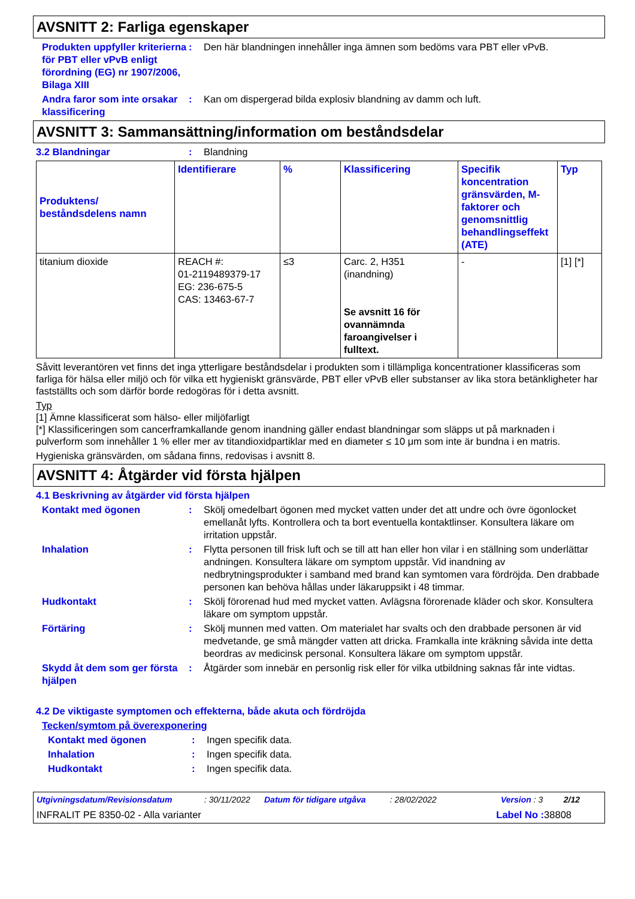AVSNITT 2: Farliga egenskaper
Produkten uppfyller kriterierna för PBT eller vPvB enligt förordning (EG) nr 1907/2006, Bilaga XIII
: Den här blandningen innehåller inga ämnen som bedöms vara PBT eller vPvB.
Andra faror som inte orsakar klassificering
: Kan om dispergerad bilda explosiv blandning av damm och luft.
AVSNITT 3: Sammansättning/information om beståndsdelar
3.2 Blandningar : Blandning
| Produktens/ beståndsdelens namn | Identifierare | % | Klassificering | Specifik koncentration gränsvärden, M-faktorer och genomsnittlig behandlingseffekt (ATE) | Typ |
| --- | --- | --- | --- | --- | --- |
| titanium dioxide | REACH #: 01-2119489379-17 EG: 236-675-5 CAS: 13463-67-7 | ≤3 | Carc. 2, H351 (inandning) Se avsnitt 16 för ovannämnda faroangivelser i fulltext. | - | [1] [*] |
Såvitt leverantören vet finns det inga ytterligare beståndsdelar i produkten som i tillämpliga koncentrationer klassificeras som farliga för hälsa eller miljö och för vilka ett hygieniskt gränsvärde, PBT eller vPvB eller substanser av lika stora betänkligheter har fastställts och som därför borde redogöras för i detta avsnitt.
Typ
[1] Ämne klassificerat som hälso- eller miljöfarligt
[*] Klassificeringen som cancerframkallande genom inandning gäller endast blandningar som släpps ut på marknaden i pulverform som innehåller 1 % eller mer av titandioxidpartiklar med en diameter ≤ 10 μm som inte är bundna i en matris.
Hygieniska gränsvärden, om sådana finns, redovisas i avsnitt 8.
AVSNITT 4: Åtgärder vid första hjälpen
4.1 Beskrivning av åtgärder vid första hjälpen
Kontakt med ögonen : Skölj omedelbart ögonen med mycket vatten under det att undre och övre ögonlocket emellanåt lyfts. Kontrollera och ta bort eventuella kontaktlinser. Konsultera läkare om irritation uppstår.
Inhalation : Flytta personen till frisk luft och se till att han eller hon vilar i en ställning som underlättar andningen. Konsultera läkare om symptom uppstår. Vid inandning av nedbrytningsprodukter i samband med brand kan symtomen vara fördröjda. Den drabbade personen kan behöva hållas under läkaruppsikt i 48 timmar.
Hudkontakt : Skölj förorenad hud med mycket vatten. Avlägsna förorenade kläder och skor. Konsultera läkare om symptom uppstår.
Förtäring : Skölj munnen med vatten. Om materialet har svalts och den drabbade personen är vid medvetande, ge små mängder vatten att dricka. Framkalla inte kräkning såvida inte detta beordras av medicinsk personal. Konsultera läkare om symptom uppstår.
Skydd åt dem som ger första hjälpen
: Åtgärder som innebär en personlig risk eller för vilka utbildning saknas får inte vidtas.
4.2 De viktigaste symptomen och effekterna, både akuta och fördröjda
Tecken/symtom på överexponering
Kontakt med ögonen : Ingen specifik data.
Inhalation : Ingen specifik data.
Hudkontakt : Ingen specifik data.
Utgivningsdatum/Revisionsdatum: 30/11/2022 Datum för tidigare utgåva: 28/02/2022 Version : 3 2/12
INFRALIT PE 8350-02 - Alla varianter Label No : 38808